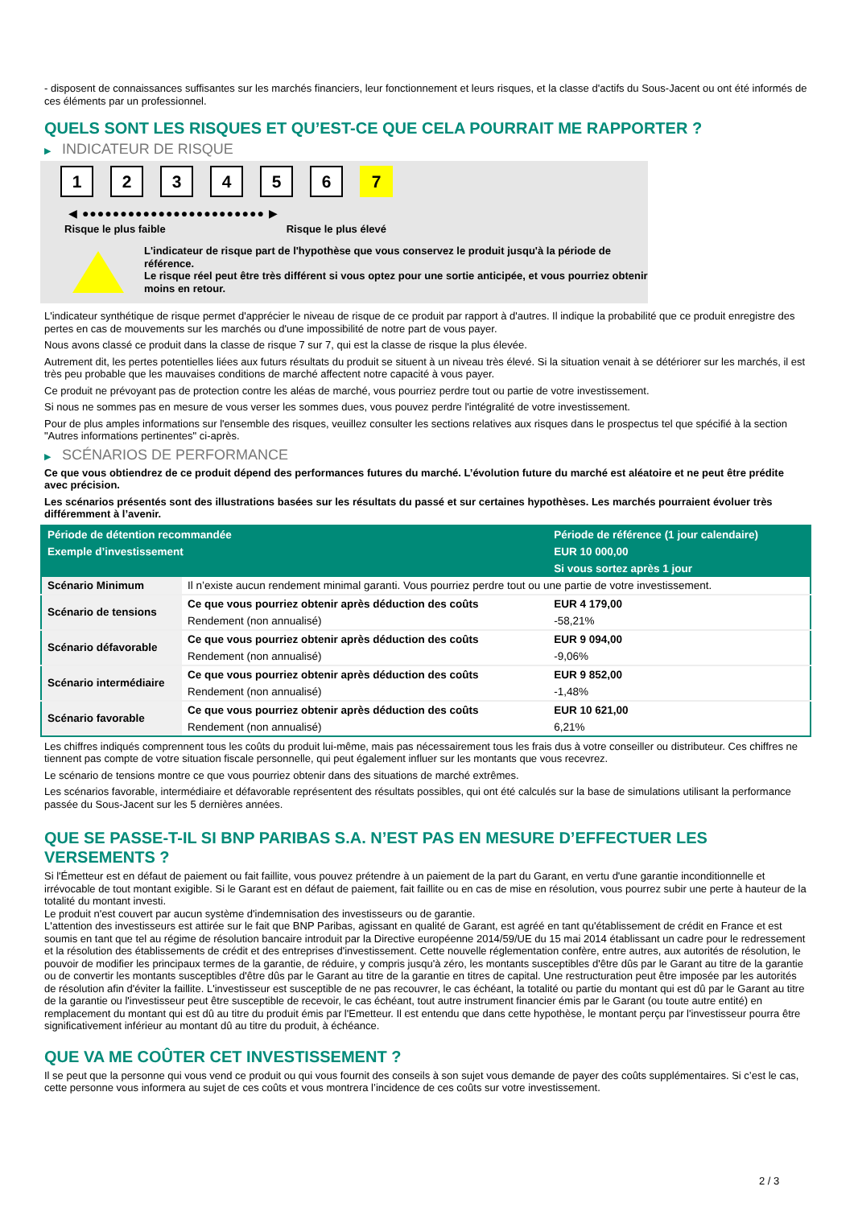- disposent de connaissances suffisantes sur les marchés financiers, leur fonctionnement et leurs risques, et la classe d'actifs du Sous-Jacent ou ont été informés de ces éléments par un professionnel.
QUELS SONT LES RISQUES ET QU’EST-CE QUE CELA POURRAIT ME RAPPORTER ?
▶ INDICATEUR DE RISQUE
1 2 3 4 5 6 7
◀ ●●●●●●●●●●●●●●●●●●●●●●●● ▶
Risque le plus faible Risque le plus élevé
L'indicateur de risque part de l'hypothèse que vous conservez le produit jusqu'à la période de référence.
Le risque réel peut être très différent si vous optez pour une sortie anticipée, et vous pourriez obtenir moins en retour.
L'indicateur synthétique de risque permet d'apprécier le niveau de risque de ce produit par rapport à d'autres. Il indique la probabilité que ce produit enregistre des pertes en cas de mouvements sur les marchés ou d'une impossibilité de notre part de vous payer.
Nous avons classé ce produit dans la classe de risque 7 sur 7, qui est la classe de risque la plus élevée.
Autrement dit, les pertes potentielles liées aux futurs résultats du produit se situent à un niveau très élevé. Si la situation venait à se détériorer sur les marchés, il est très peu probable que les mauvaises conditions de marché affectent notre capacité à vous payer.
Ce produit ne prévoyant pas de protection contre les aléas de marché, vous pourriez perdre tout ou partie de votre investissement.
Si nous ne sommes pas en mesure de vous verser les sommes dues, vous pouvez perdre l'intégralité de votre investissement.
Pour de plus amples informations sur l'ensemble des risques, veuillez consulter les sections relatives aux risques dans le prospectus tel que spécifié à la section "Autres informations pertinentes" ci-après.
▶ SCÉNARIOS DE PERFORMANCE
Ce que vous obtiendrez de ce produit dépend des performances futures du marché. L’évolution future du marché est aléatoire et ne peut être prédite avec précision.
Les scénarios présentés sont des illustrations basées sur les résultats du passé et sur certaines hypothèses. Les marchés pourraient évoluer très différemment à l’avenir.
| Période de détention recommandée | | Période de référence (1 jour calendaire) |
| --- | --- | --- |
| Exemple d’investissement | | EUR 10 000,00 |
| | | Si vous sortez après 1 jour |
| Scénario Minimum | Il n’existe aucun rendement minimal garanti. Vous pourriez perdre tout ou une partie de votre investissement. | |
| Scénario de tensions | Ce que vous pourriez obtenir après déduction des coûts | EUR 4 179,00 |
| | Rendement (non annualisé) | -58,21% |
| Scénario défavorable | Ce que vous pourriez obtenir après déduction des coûts | EUR 9 094,00 |
| | Rendement (non annualisé) | -9,06% |
| Scénario intermédiaire | Ce que vous pourriez obtenir après déduction des coûts | EUR 9 852,00 |
| | Rendement (non annualisé) | -1,48% |
| Scénario favorable | Ce que vous pourriez obtenir après déduction des coûts | EUR 10 621,00 |
| | Rendement (non annualisé) | 6,21% |
Les chiffres indiqués comprennent tous les coûts du produit lui-même, mais pas nécessairement tous les frais dus à votre conseiller ou distributeur. Ces chiffres ne tiennent pas compte de votre situation fiscale personnelle, qui peut également influer sur les montants que vous recevrez.
Le scénario de tensions montre ce que vous pourriez obtenir dans des situations de marché extrêmes.
Les scénarios favorable, intermédiaire et défavorable représentent des résultats possibles, qui ont été calculés sur la base de simulations utilisant la performance passée du Sous-Jacent sur les 5 dernières années.
QUE SE PASSE-T-IL SI BNP PARIBAS S.A. N’EST PAS EN MESURE D’EFFECTUER LES VERSEMENTS ?
Si l'Émetteur est en défaut de paiement ou fait faillite, vous pouvez prétendre à un paiement de la part du Garant, en vertu d'une garantie inconditionnelle et irrévocable de tout montant exigible. Si le Garant est en défaut de paiement, fait faillite ou en cas de mise en résolution, vous pourrez subir une perte à hauteur de la totalité du montant investi.
Le produit n'est couvert par aucun système d'indemnisation des investisseurs ou de garantie.
L'attention des investisseurs est attirée sur le fait que BNP Paribas, agissant en qualité de Garant, est agréé en tant qu'établissement de crédit en France et est soumis en tant que tel au régime de résolution bancaire introduit par la Directive européenne 2014/59/UE du 15 mai 2014 établissant un cadre pour le redressement et la résolution des établissements de crédit et des entreprises d'investissement. Cette nouvelle réglementation confère, entre autres, aux autorités de résolution, le pouvoir de modifier les principaux termes de la garantie, de réduire, y compris jusqu'à zéro, les montants susceptibles d'être dûs par le Garant au titre de la garantie ou de convertir les montants susceptibles d'être dûs par le Garant au titre de la garantie en titres de capital. Une restructuration peut être imposée par les autorités de résolution afin d'éviter la faillite. L'investisseur est susceptible de ne pas recouvrer, le cas échéant, la totalité ou partie du montant qui est dû par le Garant au titre de la garantie ou l'investisseur peut être susceptible de recevoir, le cas échéant, tout autre instrument financier émis par le Garant (ou toute autre entité) en remplacement du montant qui est dû au titre du produit émis par l'Emetteur. Il est entendu que dans cette hypothèse, le montant perçu par l'investisseur pourra être significativement inférieur au montant dû au titre du produit, à échéance.
QUE VA ME COÛTER CET INVESTISSEMENT ?
Il se peut que la personne qui vous vend ce produit ou qui vous fournit des conseils à son sujet vous demande de payer des coûts supplémentaires. Si c’est le cas, cette personne vous informera au sujet de ces coûts et vous montrera l’incidence de ces coûts sur votre investissement.
2 / 3